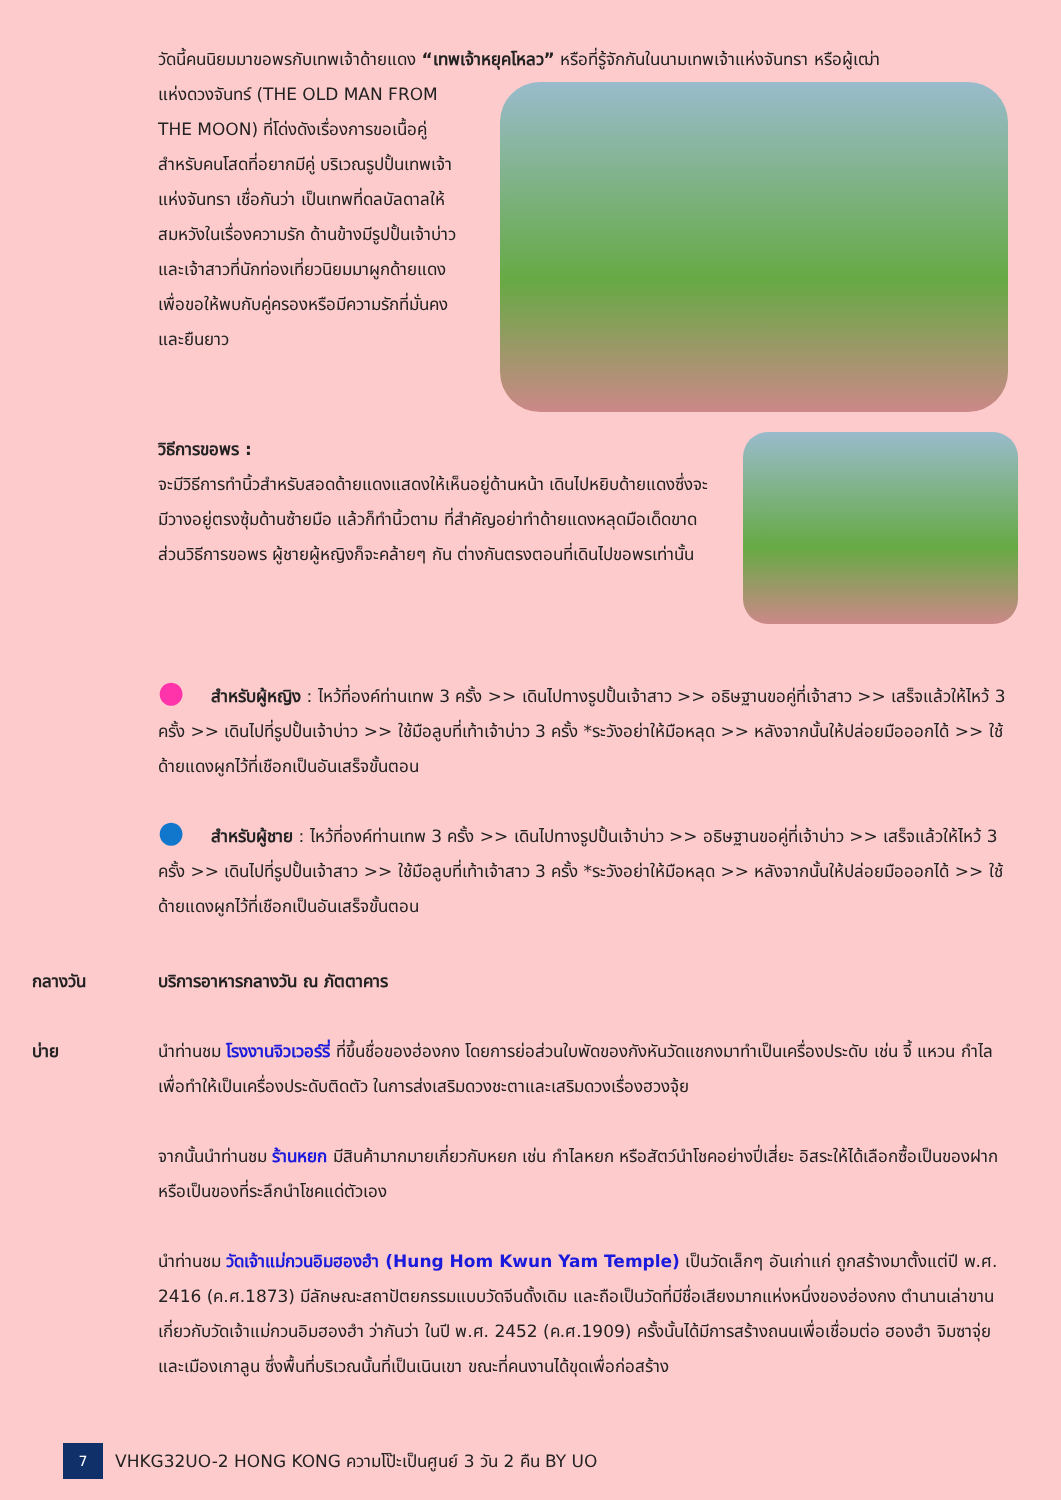วัดนี้คนนิยมมาขอพรกับเทพเจ้าด้ายแดง “เทพเจ้าหยุคโหลว” หรือที่รู้จักกันในนามเทพเจ้าแห่งจันทรา หรือผู้เฒ่า
แห่งดวงจันทร์ (THE OLD MAN FROM THE MOON) ที่โด่งดังเรื่องการขอเนื้อคู่ สำหรับคนโสดที่อยากมีคู่ บริเวณรูปปั้นเทพเจ้าแห่งจันทรา เชื่อกันว่า เป็นเทพที่ดลบัลดาลให้สมหวังในเรื่องความรัก ด้านข้างมีรูปปั้นเจ้าบ่าวและเจ้าสาวที่นักท่องเที่ยวนิยมมาผูกด้ายแดง เพื่อขอให้พบกับคู่ครองหรือมีความรักที่มั่นคงและยืนยาว
วิธีการขอพร :
จะมีวิธีการทำนิ้วสำหรับสอดด้ายแดงแสดงให้เห็นอยู่ด้านหน้า เดินไปหยิบด้ายแดงซึ่งจะมีวางอยู่ตรงซุ้มด้านซ้ายมือ แล้วก็ทำนิ้วตาม ที่สำคัญอย่าทำด้ายแดงหลุดมือเด็ดขาด ส่วนวิธีการขอพร ผู้ชายผู้หญิงก็จะคล้ายๆ กัน ต่างกันตรงตอนที่เดินไปขอพรเท่านั้น
● สำหรับผู้หญิง : ไหว้ที่องค์ท่านเทพ 3 ครั้ง >> เดินไปทางรูปปั้นเจ้าสาว >> อธิษฐานขอคู่ที่เจ้าสาว >> เสร็จแล้วให้ไหว้ 3 ครั้ง >> เดินไปที่รูปปั้นเจ้าบ่าว >> ใช้มือลูบที่เท้าเจ้าบ่าว 3 ครั้ง *ระวังอย่าให้มือหลุด >> หลังจากนั้นให้ปล่อยมือออกได้ >> ใช้ด้ายแดงผูกไว้ที่เชือกเป็นอันเสร็จขั้นตอน
● สำหรับผู้ชาย : ไหว้ที่องค์ท่านเทพ 3 ครั้ง >> เดินไปทางรูปปั้นเจ้าบ่าว >> อธิษฐานขอคู่ที่เจ้าบ่าว >> เสร็จแล้วให้ไหว้ 3 ครั้ง >> เดินไปที่รูปปั้นเจ้าสาว >> ใช้มือลูบที่เท้าเจ้าสาว 3 ครั้ง *ระวังอย่าให้มือหลุด >> หลังจากนั้นให้ปล่อยมือออกได้ >> ใช้ด้ายแดงผูกไว้ที่เชือกเป็นอันเสร็จขั้นตอน
กลางวัน บริการอาหารกลางวัน ณ ภัตตาคาร
บ่าย นำท่านชม โรงงานจิวเวอร์รี่ ที่ขึ้นชื่อของฮ่องกง โดยการย่อส่วนใบพัดของกังหันวัดแชกงมาทำเป็นเครื่องประดับ เช่น จี้ แหวน กำไล เพื่อทำให้เป็นเครื่องประดับติดตัว ในการส่งเสริมดวงชะตาและเสริมดวงเรื่องฮวงจุ้ย
จากนั้นนำท่านชม ร้านหยก มีสินค้ามากมายเกี่ยวกับหยก เช่น กำไลหยก หรือสัตว์นำโชคอย่างปี่เสี่ยะ อิสระให้ได้เลือกซื้อเป็นของฝาก หรือเป็นของที่ระลึกนำโชคแด่ตัวเอง
นำท่านชม วัดเจ้าแม่กวนอิมฮองฮำ (Hung Hom Kwun Yam Temple) เป็นวัดเล็กๆ อันเก่าแก่ ถูกสร้างมาตั้งแต่ปี พ.ศ. 2416 (ค.ศ.1873) มีลักษณะสถาปัตยกรรมแบบวัดจีนดั้งเดิม และถือเป็นวัดที่มีชื่อเสียงมากแห่งหนึ่งของฮ่องกง ตำนานเล่าขานเกี่ยวกับวัดเจ้าแม่กวนอิมฮองฮำ ว่ากันว่า ในปี พ.ศ. 2452 (ค.ศ.1909) ครั้งนั้นได้มีการสร้างถนนเพื่อเชื่อมต่อ ฮองฮำ จิมซาจุ่ย และเมืองเกาลูน ซึ่งพื้นที่บริเวณนั้นที่เป็นเนินเขา ขณะที่คนงานได้ขุดเพื่อก่อสร้าง
7
VHKG32UO-2 HONG KONG ความโป๊ะเป็นศูนย์ 3 วัน 2 คืน BY UO